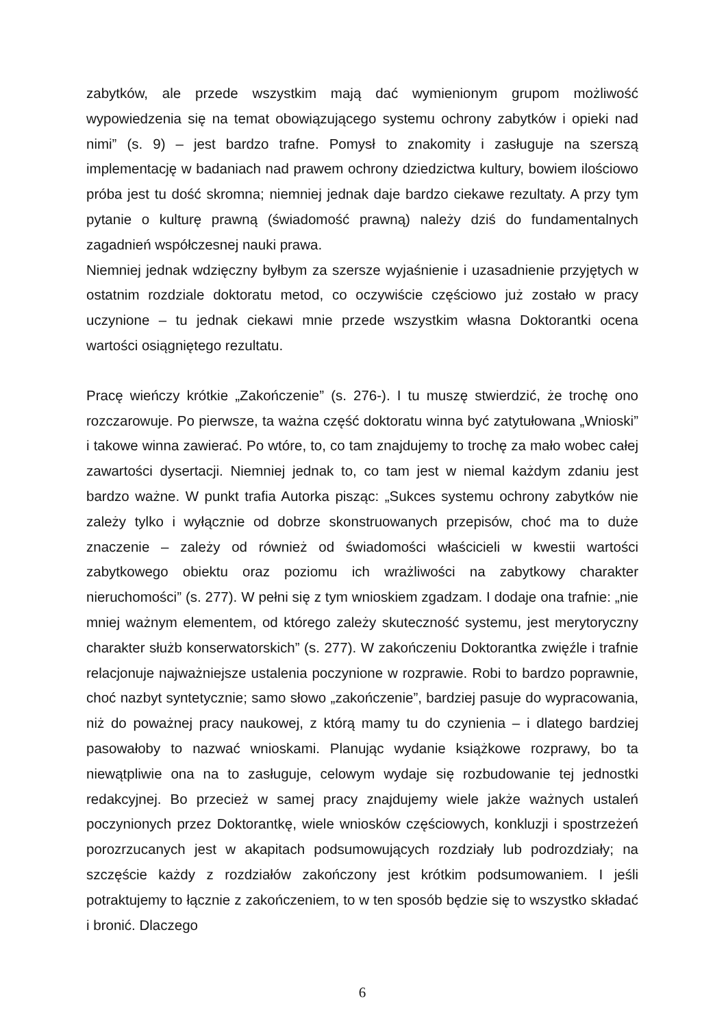zabytków, ale przede wszystkim mają dać wymienionym grupom możliwość wypowiedzenia się na temat obowiązującego systemu ochrony zabytków i opieki nad nimi” (s. 9) – jest bardzo trafne. Pomysł to znakomity i zasługuje na szerszą implementację w badaniach nad prawem ochrony dziedzictwa kultury, bowiem ilościowo próba jest tu dość skromna; niemniej jednak daje bardzo ciekawe rezultaty. A przy tym pytanie o kulturę prawną (świadomość prawną) należy dziś do fundamentalnych zagadnień współczesnej nauki prawa.
Niemniej jednak wdzięczny byłbym za szersze wyjaśnienie i uzasadnienie przyjętych w ostatnim rozdziale doktoratu metod, co oczywiście częściowo już zostało w pracy uczynione – tu jednak ciekawi mnie przede wszystkim własna Doktorantki ocena wartości osiągniętego rezultatu.
Pracę wieńczy krótkie „Zakończenie” (s. 276-). I tu muszę stwierdzić, że trochę ono rozczarowuje. Po pierwsze, ta ważna część doktoratu winna być zatytułowana „Wnioski” i takowe winna zawierać. Po wtóre, to, co tam znajdujemy to trochę za mało wobec całej zawartości dysertacji. Niemniej jednak to, co tam jest w niemal każdym zdaniu jest bardzo ważne. W punkt trafia Autorka pisząc: „Sukces systemu ochrony zabytków nie zależy tylko i wyłącznie od dobrze skonstruowanych przepisów, choć ma to duże znaczenie – zależy od również od świadomości właścicieli w kwestii wartości zabytkowego obiektu oraz poziomu ich wrażliwości na zabytkowy charakter nieruchomości” (s. 277). W pełni się z tym wnioskiem zgadzam. I dodaje ona trafnie: „nie mniej ważnym elementem, od którego zależy skuteczność systemu, jest merytoryczny charakter służb konserwatorskich” (s. 277). W zakończeniu Doktorantka zwięźle i trafnie relacjonuje najważniejsze ustalenia poczynione w rozprawie. Robi to bardzo poprawnie, choć nazbyt syntetycznie; samo słowo „zakończenie”, bardziej pasuje do wypracowania, niż do poważnej pracy naukowej, z którą mamy tu do czynienia – i dlatego bardziej pasowałoby to nazwać wnioskami. Planując wydanie książkowe rozprawy, bo ta niewątpliwie ona na to zasługuje, celowym wydaje się rozbudowanie tej jednostki redakcyjnej. Bo przecież w samej pracy znajdujemy wiele jakże ważnych ustaleń poczynionych przez Doktorantkę, wiele wniosków częściowych, konkluzji i spostrzeżeń porozrzucanych jest w akapitach podsumowujących rozdziały lub podrozdziały; na szczęście każdy z rozdziałów zakończony jest krótkim podsumowaniem. I jeśli potraktujemy to łącznie z zakończeniem, to w ten sposób będzie się to wszystko składać i bronić. Dlaczego
6